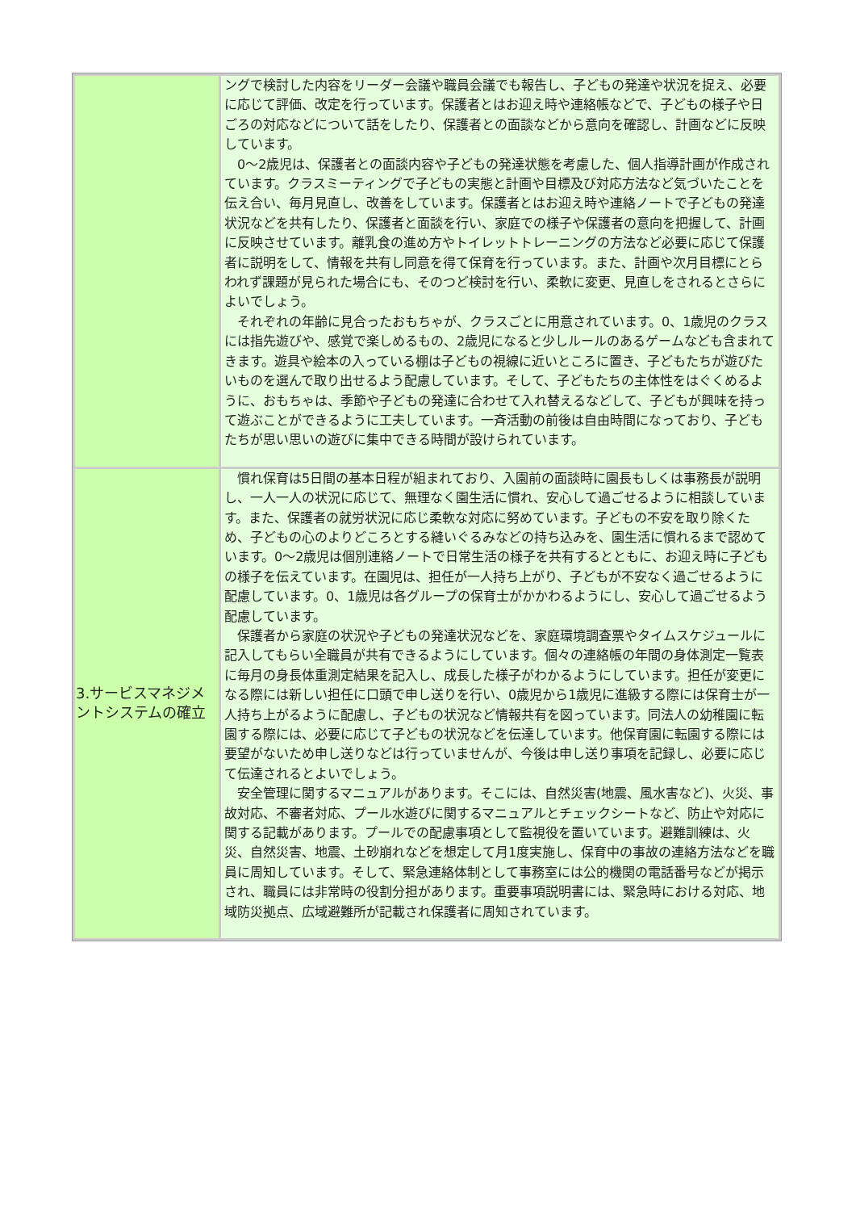| | ングで検討した内容をリーダー会議や職員会議でも報告し、子どもの発達や状況を捉え、必要に応じて評価、改定を行っています。保護者とはお迎え時や連絡帳などで、子どもの様子や日ごろの対応などについて話をしたり、保護者との面談などから意向を確認し、計画などに反映しています。 0～2歳児は、保護者との面談内容や子どもの発達状態を考慮した、個人指導計画が作成されています。クラスミーティングで子どもの実態と計画や目標及び対応方法など気づいたことを伝え合い、毎月見直し、改善をしています。保護者とはお迎え時や連絡ノートで子どもの発達状況などを共有したり、保護者と面談を行い、家庭での様子や保護者の意向を把握して、計画に反映させています。離乳食の進め方やトイレットトレーニングの方法など必要に応じて保護者に説明をして、情報を共有し同意を得て保育を行っています。また、計画や次月目標にとらわれず課題が見られた場合にも、そのつど検討を行い、柔軟に変更、見直しをされるとさらによいでしょう。 それぞれの年齢に見合ったおもちゃが、クラスごとに用意されています。0、1歳児のクラスには指先遊びや、感覚で楽しめるもの、2歳児になると少しルールのあるゲームなども含まれてきます。遊具や絵本の入っている棚は子どもの視線に近いところに置き、子どもたちが遊びたいものを選んで取り出せるよう配慮しています。そして、子どもたちの主体性をはぐくめるように、おもちゃは、季節や子どもの発達に合わせて入れ替えるなどして、子どもが興味を持って遊ぶことができるように工夫しています。一斉活動の前後は自由時間になっており、子どもたちが思い思いの遊びに集中できる時間が設けられています。 |
| 3.サービスマネジメントシステムの確立 | 慣れ保育は5日間の基本日程が組まれており、入園前の面談時に園長もしくは事務長が説明し、一人一人の状況に応じて、無理なく園生活に慣れ、安心して過ごせるように相談しています。また、保護者の就労状況に応じ柔軟な対応に努めています。子どもの不安を取り除くため、子どもの心のよりどころとする縫いぐるみなどの持ち込みを、園生活に慣れるまで認めています。0～2歳児は個別連絡ノートで日常生活の様子を共有するとともに、お迎え時に子どもの様子を伝えています。在園児は、担任が一人持ち上がり、子どもが不安なく過ごせるように配慮しています。0、1歳児は各グループの保育士がかかわるようにし、安心して過ごせるよう配慮しています。 保護者から家庭の状況や子どもの発達状況などを、家庭環境調査票やタイムスケジュールに記入してもらい全職員が共有できるようにしています。個々の連絡帳の年間の身体測定一覧表に毎月の身長体重測定結果を記入し、成長した様子がわかるようにしています。担任が変更になる際には新しい担任に口頭で申し送りを行い、0歳児から1歳児に進級する際には保育士が一人持ち上がるように配慮し、子どもの状況など情報共有を図っています。同法人の幼稚園に転園する際には、必要に応じて子どもの状況などを伝達しています。他保育園に転園する際には要望がないため申し送りなどは行っていませんが、今後は申し送り事項を記録し、必要に応じて伝達されるとよいでしょう。 安全管理に関するマニュアルがあります。そこには、自然災害(地震、風水害など)、火災、事故対応、不審者対応、プール水遊びに関するマニュアルとチェックシートなど、防止や対応に関する記載があります。プールでの配慮事項として監視役を置いています。避難訓練は、火災、自然災害、地震、土砂崩れなどを想定して月1度実施し、保育中の事故の連絡方法などを職員に周知しています。そして、緊急連絡体制として事務室には公的機関の電話番号などが掲示され、職員には非常時の役割分担があります。重要事項説明書には、緊急時における対応、地域防災拠点、広域避難所が記載され保護者に周知されています。 |